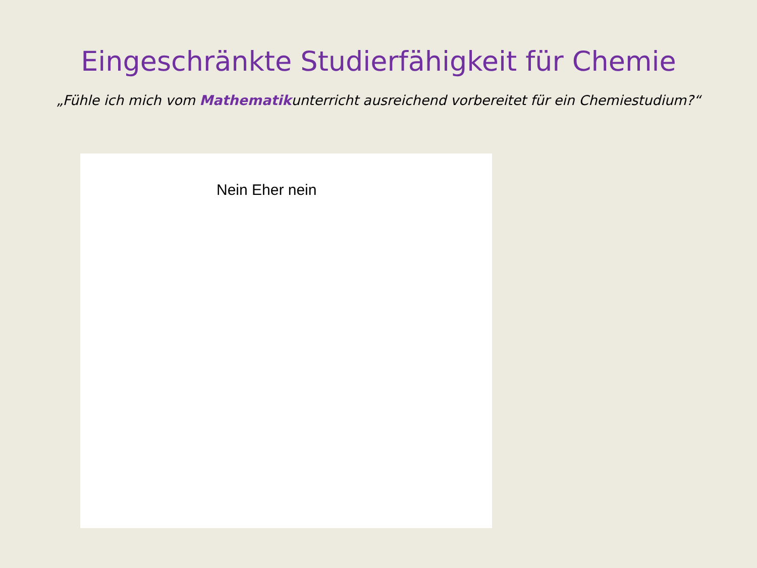Eingeschränkte Studierfähigkeit für Chemie
„Fühle ich mich vom Mathematikunterricht ausreichend vorbereitet für ein Chemiestudium?“
Nein Eher nein